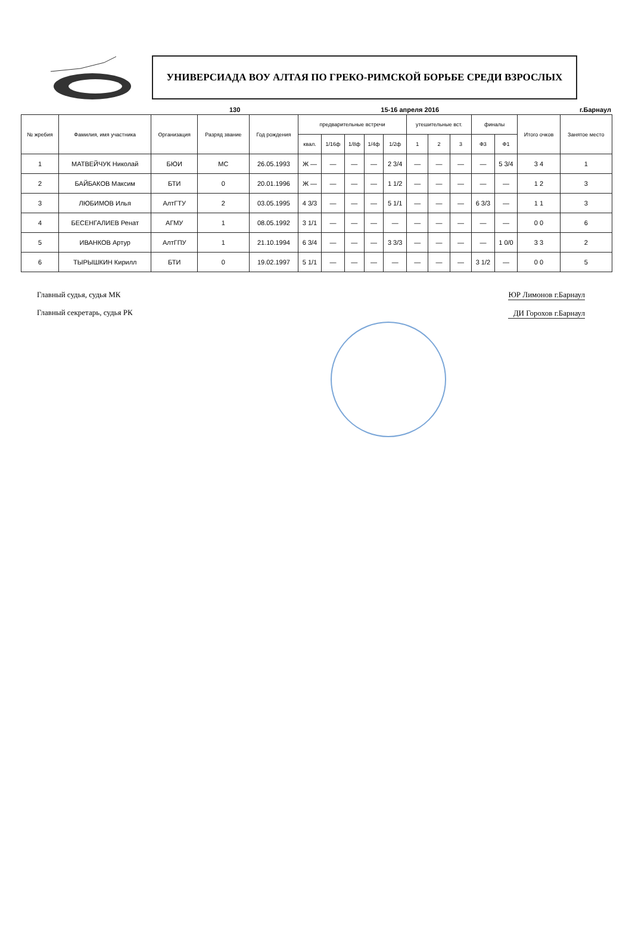УНИВЕРСИАДА ВОУ АЛТАЯ ПО ГРЕКО-РИМСКОЙ БОРЬБЕ СРЕДИ ВЗРОСЛЫХ
130 15-16 апреля 2016 г.Барнаул
| № жребия | Фамилия, имя участника | Организация | Разряд звание | Год рождения | предварительные встречи | | | | | утешительные вст. | | | финалы | | Итого очков | Занятое место |
| --- | --- | --- | --- | --- | --- | --- | --- | --- | --- | --- | --- | --- | --- | --- | --- | --- |
| | | | | | квал. | 1/16ф | 1/8ф | 1/4ф | 1/2ф | 1 | 2 | 3 | Ф3 | Ф1 | | |
| 1 | МАТВЕЙЧУК Николай | БЮИ | МС | 26.05.1993 | Ж — | — | — | — | 2 3/4 | — | — | — | — | 5 3/4 | 3 4 | 1 |
| 2 | БАЙБАКОВ Максим | БТИ | 0 | 20.01.1996 | Ж — | — | — | — | 1 1/2 | — | — | — | — | — | 1 2 | 3 |
| 3 | ЛЮБИМОВ Илья | АлтГТУ | 2 | 03.05.1995 | 4 3/3 | — | — | — | 5 1/1 | — | — | — | 6 3/3 | — | 1 1 | 3 |
| 4 | БЕСЕНГАЛИЕВ Ренат | АГМУ | 1 | 08.05.1992 | 3 1/1 | — | — | — | — | — | — | — | — | — | 0 0 | 6 |
| 5 | ИВАНКОВ Артур | АлтГПУ | 1 | 21.10.1994 | 6 3/4 | — | — | — | 3 3/3 | — | — | — | — | 1 0/0 | 3 3 | 2 |
| 6 | ТЫРЫШКИН Кирилл | БТИ | 0 | 19.02.1997 | 5 1/1 | — | — | — | — | — | — | — | 3 1/2 | — | 0 0 | 5 |
Главный судья, судья МК
Главный секретарь, судья РК
ЮР Лимонов г.Барнаул
ДИ Горохов г.Барнаул